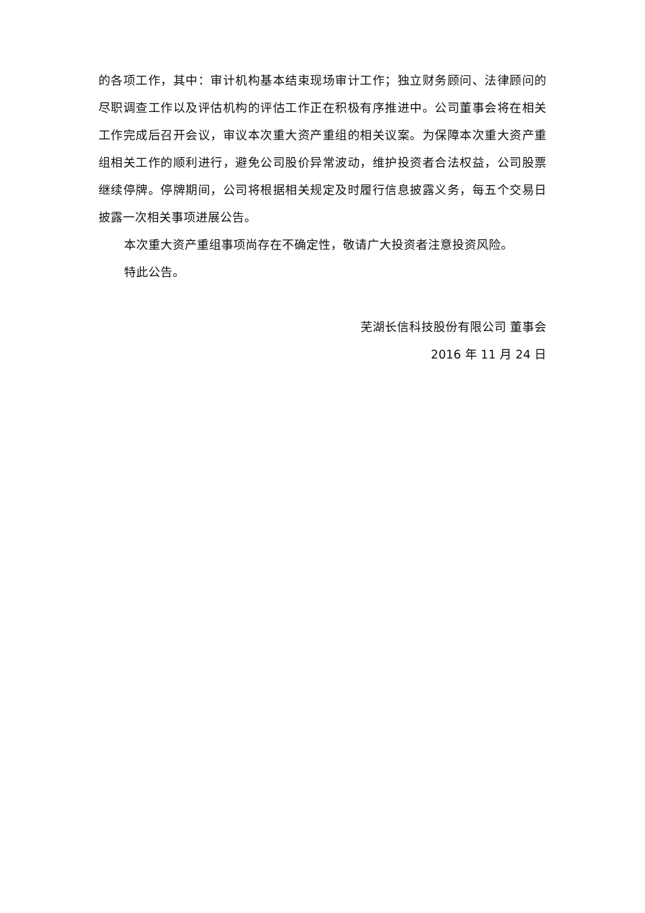的各项工作，其中：审计机构基本结束现场审计工作；独立财务顾问、法律顾问的尽职调查工作以及评估机构的评估工作正在积极有序推进中。公司董事会将在相关工作完成后召开会议，审议本次重大资产重组的相关议案。为保障本次重大资产重组相关工作的顺利进行，避免公司股价异常波动，维护投资者合法权益，公司股票继续停牌。停牌期间，公司将根据相关规定及时履行信息披露义务，每五个交易日披露一次相关事项进展公告。
本次重大资产重组事项尚存在不确定性，敬请广大投资者注意投资风险。
特此公告。
芜湖长信科技股份有限公司 董事会
2016 年 11 月 24 日